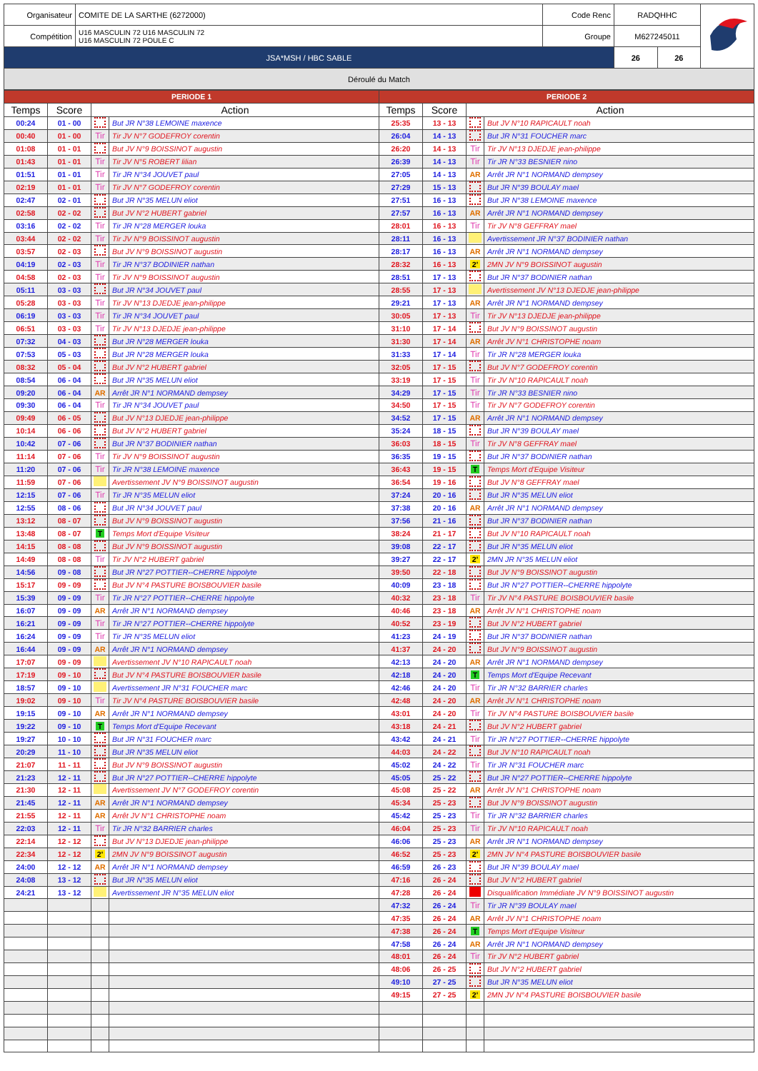| Organisateur | COMITE DE LA SARTHE (6272000) | Code Renc | RADQHHC | | |
| Compétition | U16 MASCULIN 72 U16 MASCULIN 72 U16 MASCULIN 72 POULE C | Groupe | M627245011 | | |
| JSA*MSH / HBC SABLE | | | 26 | 26 | |
| Déroulé du Match | | | | | |
| PERIODE 1 | | | | PERIODE 2 | | | |
| Temps | Score | Action | | Temps | Score | Action | |
| 00:24 | 01 - 00 | | But JR N°38 LEMOINE maxence | 25:35 | 13 - 13 | | But JV N°10 RAPICAULT noah |
| 00:40 | 01 - 00 | Tir | Tir JV N°7 GODEFROY corentin | 26:04 | 14 - 13 | | But JR N°31 FOUCHER marc |
| 01:08 | 01 - 01 | | But JV N°9 BOISSINOT augustin | 26:20 | 14 - 13 | Tir | Tir JV N°13 DJEDJE jean-philippe |
| 01:43 | 01 - 01 | Tir | Tir JV N°5 ROBERT lilian | 26:39 | 14 - 13 | Tir | Tir JR N°33 BESNIER nino |
| 01:51 | 01 - 01 | Tir | Tir JR N°34 JOUVET paul | 27:05 | 14 - 13 | AR | Arrêt JR N°1 NORMAND dempsey |
| 02:19 | 01 - 01 | Tir | Tir JV N°7 GODEFROY corentin | 27:29 | 15 - 13 | | But JR N°39 BOULAY mael |
| 02:47 | 02 - 01 | | But JR N°35 MELUN eliot | 27:51 | 16 - 13 | | But JR N°38 LEMOINE maxence |
| 02:58 | 02 - 02 | | But JV N°2 HUBERT gabriel | 27:57 | 16 - 13 | AR | Arrêt JR N°1 NORMAND dempsey |
| 03:16 | 02 - 02 | Tir | Tir JR N°28 MERGER louka | 28:01 | 16 - 13 | Tir | Tir JV N°8 GEFFRAY mael |
| 03:44 | 02 - 02 | Tir | Tir JV N°9 BOISSINOT augustin | 28:11 | 16 - 13 | | Avertissement JR N°37 BODINIER nathan |
| 03:57 | 02 - 03 | | But JV N°9 BOISSINOT augustin | 28:17 | 16 - 13 | AR | Arrêt JR N°1 NORMAND dempsey |
| 04:19 | 02 - 03 | Tir | Tir JR N°37 BODINIER nathan | 28:32 | 16 - 13 | 2' | 2MN JV N°9 BOISSINOT augustin |
| 04:58 | 02 - 03 | Tir | Tir JV N°9 BOISSINOT augustin | 28:51 | 17 - 13 | | But JR N°37 BODINIER nathan |
| 05:11 | 03 - 03 | | But JR N°34 JOUVET paul | 28:55 | 17 - 13 | | Avertissement JV N°13 DJEDJE jean-philippe |
| 05:28 | 03 - 03 | Tir | Tir JV N°13 DJEDJE jean-philippe | 29:21 | 17 - 13 | AR | Arrêt JR N°1 NORMAND dempsey |
| 06:19 | 03 - 03 | Tir | Tir JR N°34 JOUVET paul | 30:05 | 17 - 13 | Tir | Tir JV N°13 DJEDJE jean-philippe |
| 06:51 | 03 - 03 | Tir | Tir JV N°13 DJEDJE jean-philippe | 31:10 | 17 - 14 | | But JV N°9 BOISSINOT augustin |
| 07:32 | 04 - 03 | | But JR N°28 MERGER louka | 31:30 | 17 - 14 | AR | Arrêt JV N°1 CHRISTOPHE noam |
| 07:53 | 05 - 03 | | But JR N°28 MERGER louka | 31:33 | 17 - 14 | Tir | Tir JR N°28 MERGER louka |
| 08:32 | 05 - 04 | | But JV N°2 HUBERT gabriel | 32:05 | 17 - 15 | | But JV N°7 GODEFROY corentin |
| 08:54 | 06 - 04 | | But JR N°35 MELUN eliot | 33:19 | 17 - 15 | Tir | Tir JV N°10 RAPICAULT noah |
| 09:20 | 06 - 04 | AR | Arrêt JR N°1 NORMAND dempsey | 34:29 | 17 - 15 | Tir | Tir JR N°33 BESNIER nino |
| 09:30 | 06 - 04 | Tir | Tir JR N°34 JOUVET paul | 34:50 | 17 - 15 | Tir | Tir JV N°7 GODEFROY corentin |
| 09:49 | 06 - 05 | | But JV N°13 DJEDJE jean-philippe | 34:52 | 17 - 15 | AR | Arrêt JR N°1 NORMAND dempsey |
| 10:14 | 06 - 06 | | But JV N°2 HUBERT gabriel | 35:24 | 18 - 15 | | But JR N°39 BOULAY mael |
| 10:42 | 07 - 06 | | But JR N°37 BODINIER nathan | 36:03 | 18 - 15 | Tir | Tir JV N°8 GEFFRAY mael |
| 11:14 | 07 - 06 | Tir | Tir JV N°9 BOISSINOT augustin | 36:35 | 19 - 15 | | But JR N°37 BODINIER nathan |
| 11:20 | 07 - 06 | Tir | Tir JR N°38 LEMOINE maxence | 36:43 | 19 - 15 | T | Temps Mort d'Equipe Visiteur |
| 11:59 | 07 - 06 | | Avertissement JV N°9 BOISSINOT augustin | 36:54 | 19 - 16 | | But JV N°8 GEFFRAY mael |
| 12:15 | 07 - 06 | Tir | Tir JR N°35 MELUN eliot | 37:24 | 20 - 16 | | But JR N°35 MELUN eliot |
| 12:55 | 08 - 06 | | But JR N°34 JOUVET paul | 37:38 | 20 - 16 | AR | Arrêt JR N°1 NORMAND dempsey |
| 13:12 | 08 - 07 | | But JV N°9 BOISSINOT augustin | 37:56 | 21 - 16 | | But JR N°37 BODINIER nathan |
| 13:48 | 08 - 07 | T | Temps Mort d'Equipe Visiteur | 38:24 | 21 - 17 | | But JV N°10 RAPICAULT noah |
| 14:15 | 08 - 08 | | But JV N°9 BOISSINOT augustin | 39:08 | 22 - 17 | | But JR N°35 MELUN eliot |
| 14:49 | 08 - 08 | Tir | Tir JV N°2 HUBERT gabriel | 39:27 | 22 - 17 | 2' | 2MN JR N°35 MELUN eliot |
| 14:56 | 09 - 08 | | But JR N°27 POTTIER--CHERRE hippolyte | 39:50 | 22 - 18 | | But JV N°9 BOISSINOT augustin |
| 15:17 | 09 - 09 | | But JV N°4 PASTURE BOISBOUVIER basile | 40:09 | 23 - 18 | | But JR N°27 POTTIER--CHERRE hippolyte |
| 15:39 | 09 - 09 | Tir | Tir JR N°27 POTTIER--CHERRE hippolyte | 40:32 | 23 - 18 | Tir | Tir JV N°4 PASTURE BOISBOUVIER basile |
| 16:07 | 09 - 09 | AR | Arrêt JR N°1 NORMAND dempsey | 40:46 | 23 - 18 | AR | Arrêt JV N°1 CHRISTOPHE noam |
| 16:21 | 09 - 09 | Tir | Tir JR N°27 POTTIER--CHERRE hippolyte | 40:52 | 23 - 19 | | But JV N°2 HUBERT gabriel |
| 16:24 | 09 - 09 | Tir | Tir JR N°35 MELUN eliot | 41:23 | 24 - 19 | | But JR N°37 BODINIER nathan |
| 16:44 | 09 - 09 | AR | Arrêt JR N°1 NORMAND dempsey | 41:37 | 24 - 20 | | But JV N°9 BOISSINOT augustin |
| 17:07 | 09 - 09 | | Avertissement JV N°10 RAPICAULT noah | 42:13 | 24 - 20 | AR | Arrêt JR N°1 NORMAND dempsey |
| 17:19 | 09 - 10 | | But JV N°4 PASTURE BOISBOUVIER basile | 42:18 | 24 - 20 | T | Temps Mort d'Equipe Recevant |
| 18:57 | 09 - 10 | | Avertissement JR N°31 FOUCHER marc | 42:46 | 24 - 20 | Tir | Tir JR N°32 BARRIER charles |
| 19:02 | 09 - 10 | Tir | Tir JV N°4 PASTURE BOISBOUVIER basile | 42:48 | 24 - 20 | AR | Arrêt JV N°1 CHRISTOPHE noam |
| 19:15 | 09 - 10 | AR | Arrêt JR N°1 NORMAND dempsey | 43:01 | 24 - 20 | Tir | Tir JV N°4 PASTURE BOISBOUVIER basile |
| 19:22 | 09 - 10 | T | Temps Mort d'Equipe Recevant | 43:18 | 24 - 21 | | But JV N°2 HUBERT gabriel |
| 19:27 | 10 - 10 | | But JR N°31 FOUCHER marc | 43:42 | 24 - 21 | Tir | Tir JR N°27 POTTIER--CHERRE hippolyte |
| 20:29 | 11 - 10 | | But JR N°35 MELUN eliot | 44:03 | 24 - 22 | | But JV N°10 RAPICAULT noah |
| 21:07 | 11 - 11 | | But JV N°9 BOISSINOT augustin | 45:02 | 24 - 22 | Tir | Tir JR N°31 FOUCHER marc |
| 21:23 | 12 - 11 | | But JR N°27 POTTIER--CHERRE hippolyte | 45:05 | 25 - 22 | | But JR N°27 POTTIER--CHERRE hippolyte |
| 21:30 | 12 - 11 | | Avertissement JV N°7 GODEFROY corentin | 45:08 | 25 - 22 | AR | Arrêt JV N°1 CHRISTOPHE noam |
| 21:45 | 12 - 11 | AR | Arrêt JR N°1 NORMAND dempsey | 45:34 | 25 - 23 | | But JV N°9 BOISSINOT augustin |
| 21:55 | 12 - 11 | AR | Arrêt JV N°1 CHRISTOPHE noam | 45:42 | 25 - 23 | Tir | Tir JR N°32 BARRIER charles |
| 22:03 | 12 - 11 | Tir | Tir JR N°32 BARRIER charles | 46:04 | 25 - 23 | Tir | Tir JV N°10 RAPICAULT noah |
| 22:14 | 12 - 12 | | But JV N°13 DJEDJE jean-philippe | 46:06 | 25 - 23 | AR | Arrêt JR N°1 NORMAND dempsey |
| 22:34 | 12 - 12 | 2' | 2MN JV N°9 BOISSINOT augustin | 46:52 | 25 - 23 | 2' | 2MN JV N°4 PASTURE BOISBOUVIER basile |
| 24:00 | 12 - 12 | AR | Arrêt JR N°1 NORMAND dempsey | 46:59 | 26 - 23 | | But JR N°39 BOULAY mael |
| 24:08 | 13 - 12 | | But JR N°35 MELUN eliot | 47:16 | 26 - 24 | | But JV N°2 HUBERT gabriel |
| 24:21 | 13 - 12 | | Avertissement JR N°35 MELUN eliot | 47:28 | 26 - 24 | | Disqualification Immédiate JV N°9 BOISSINOT augustin |
| | | | | 47:32 | 26 - 24 | Tir | Tir JR N°39 BOULAY mael |
| | | | | 47:35 | 26 - 24 | AR | Arrêt JV N°1 CHRISTOPHE noam |
| | | | | 47:38 | 26 - 24 | T | Temps Mort d'Equipe Visiteur |
| | | | | 47:58 | 26 - 24 | AR | Arrêt JR N°1 NORMAND dempsey |
| | | | | 48:01 | 26 - 24 | Tir | Tir JV N°2 HUBERT gabriel |
| | | | | 48:06 | 26 - 25 | | But JV N°2 HUBERT gabriel |
| | | | | 49:10 | 27 - 25 | | But JR N°35 MELUN eliot |
| | | | | 49:15 | 27 - 25 | 2' | 2MN JV N°4 PASTURE BOISBOUVIER basile |